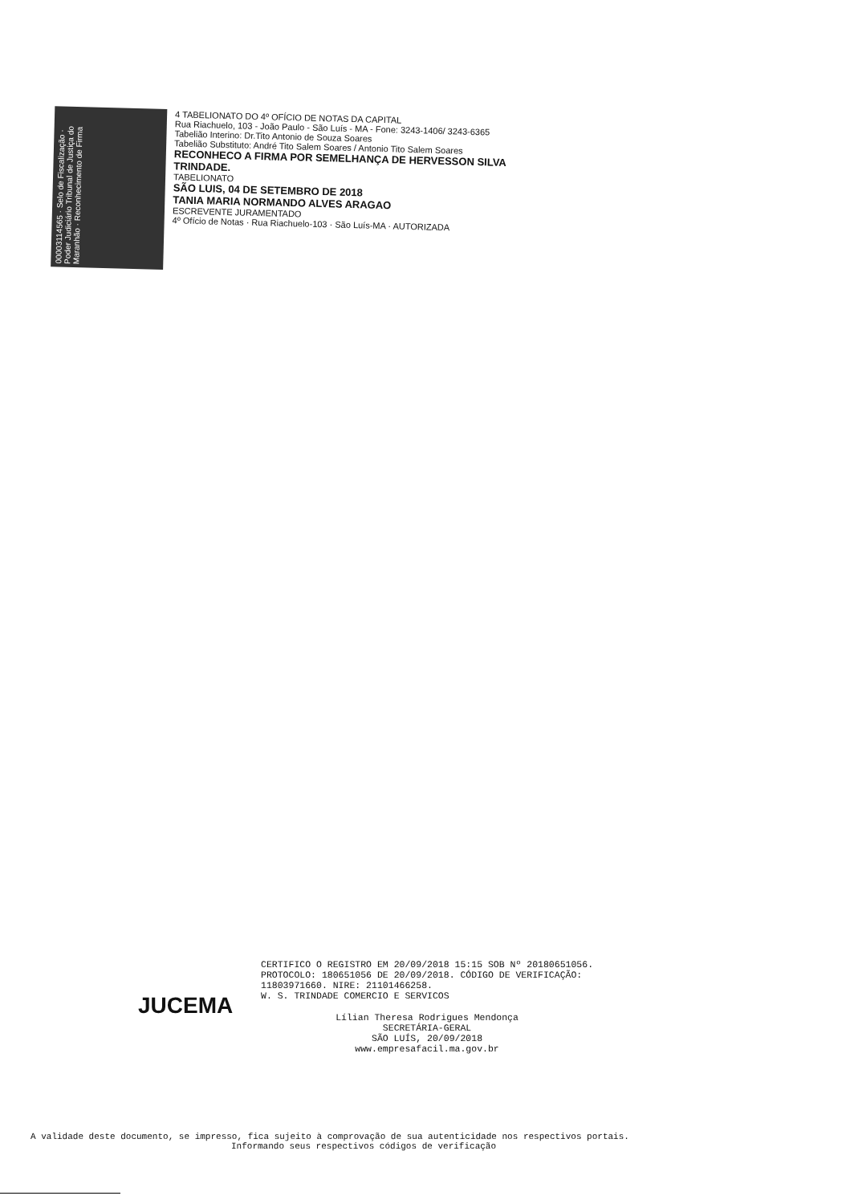00003114565 · Selo de Fiscalização · Poder Judiciário Tribunal de Justiça do Maranhão · Reconhecimento de Firma
4 TABELIONATO DO 4º OFÍCIO DE NOTAS DA CAPITAL
Rua Riachuelo, 103 - João Paulo - São Luís - MA - Fone: 3243-1406/ 3243-6365
Tabelião Interino: Dr.Tito Antonio de Souza Soares
Tabelião Substituto: André Tito Salem Soares / Antonio Tito Salem Soares
RECONHECO A FIRMA POR SEMELHANÇA DE HERVESSON SILVA TRINDADE.
TABELIONATO
SÃO LUIS, 04 DE SETEMBRO DE 2018
TANIA MARIA NORMANDO ALVES ARAGAO
ESCREVENTE JURAMENTADO
4º Ofício de Notas · Rua Riachuelo-103 · São Luís-MA · AUTORIZADA
JUCEMA
CERTIFICO O REGISTRO EM 20/09/2018 15:15 SOB Nº 20180651056.
PROTOCOLO: 180651056 DE 20/09/2018. CÓDIGO DE VERIFICAÇÃO:
11803971660. NIRE: 21101466258.
W. S. TRINDADE COMERCIO E SERVICOS
Lílian Theresa Rodrigues Mendonça
SECRETÁRIA-GERAL
SÃO LUÍS, 20/09/2018
www.empresafacil.ma.gov.br
A validade deste documento, se impresso, fica sujeito à comprovação de sua autenticidade nos respectivos portais.
Informando seus respectivos códigos de verificação